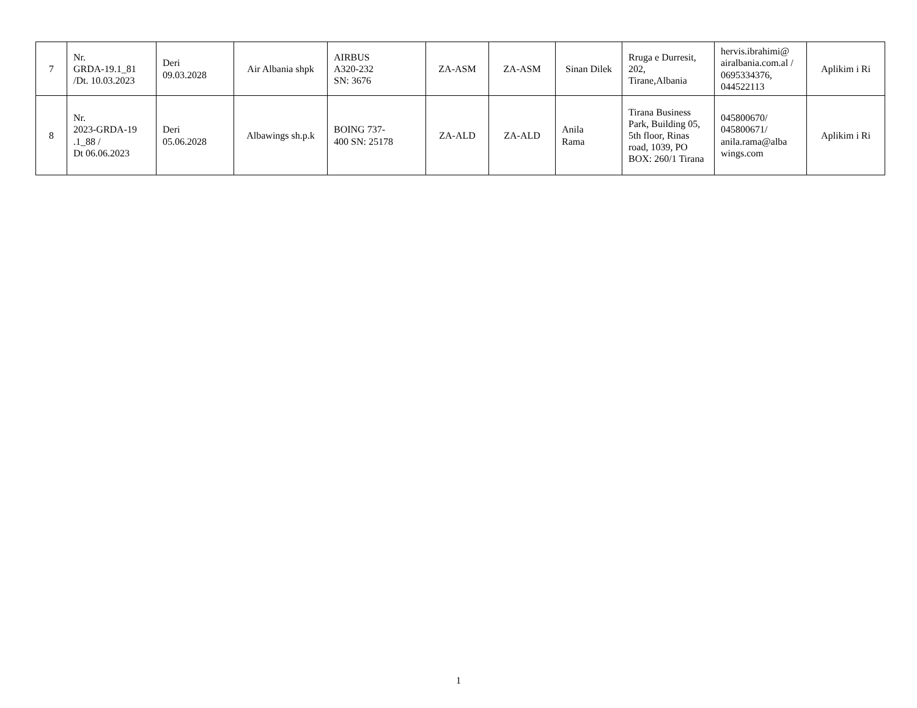| 7 | Nr. GRDA-19.1_81 /Dt. 10.03.2023 | Deri 09.03.2028 | Air Albania shpk | AIRBUS A320-232 SN: 3676 | ZA-ASM | ZA-ASM | Sinan Dilek | Rruga e Durresit, 202, Tirane,Albania | hervis.ibrahimi@ airalbania.com.al / 0695334376, 044522113 | Aplikim i Ri |
| 8 | Nr. 2023-GRDA-19 .1_88 / Dt 06.06.2023 | Deri 05.06.2028 | Albawings sh.p.k | BOING 737- 400 SN: 25178 | ZA-ALD | ZA-ALD | Anila Rama | Tirana Business Park, Building 05, 5th floor, Rinas road, 1039, PO BOX: 260/1 Tirana | 045800670/ 045800671/ anila.rama@alba wings.com | Aplikim i Ri |
1